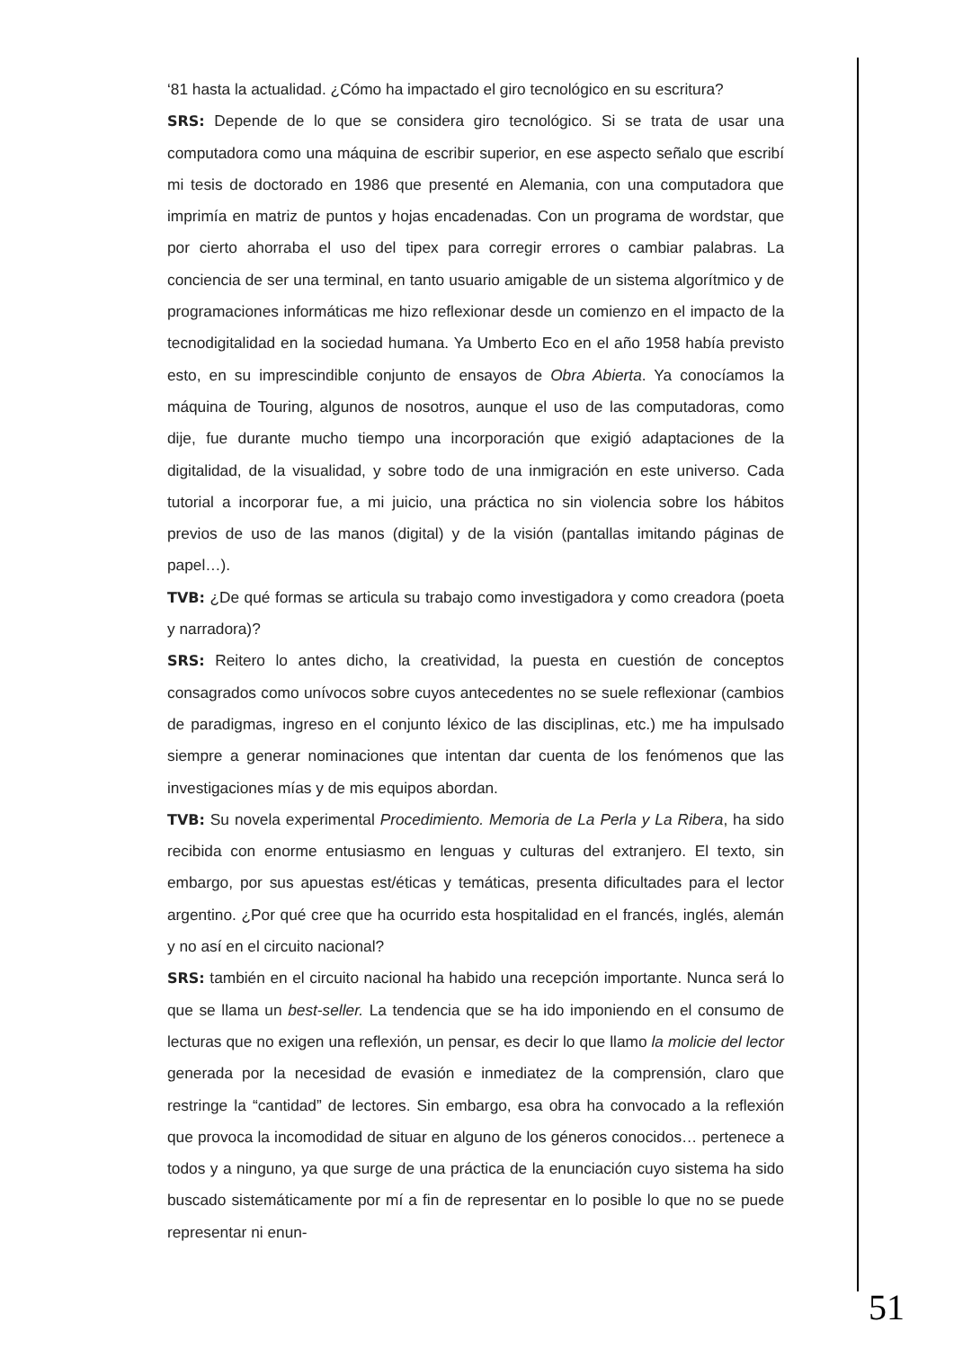‘81 hasta la actualidad. ¿Cómo ha impactado el giro tecnológico en su escritura?
SRS: Depende de lo que se considera giro tecnológico. Si se trata de usar una computadora como una máquina de escribir superior, en ese aspecto señalo que escribí mi tesis de doctorado en 1986 que presenté en Alemania, con una computadora que imprimía en matriz de puntos y hojas encadenadas. Con un programa de wordstar, que por cierto ahorraba el uso del tipex para corregir errores o cambiar palabras. La conciencia de ser una terminal, en tanto usuario amigable de un sistema algorítmico y de programaciones informáticas me hizo reflexionar desde un comienzo en el impacto de la tecnodigitalidad en la sociedad humana. Ya Umberto Eco en el año 1958 había previsto esto, en su imprescindible conjunto de ensayos de Obra Abierta. Ya conocíamos la máquina de Touring, algunos de nosotros, aunque el uso de las computadoras, como dije, fue durante mucho tiempo una incorporación que exigió adaptaciones de la digitalidad, de la visualidad, y sobre todo de una inmigración en este universo. Cada tutorial a incorporar fue, a mi juicio, una práctica no sin violencia sobre los hábitos previos de uso de las manos (digital) y de la visión (pantallas imitando páginas de papel…).
TVB: ¿De qué formas se articula su trabajo como investigadora y como creadora (poeta y narradora)?
SRS: Reitero lo antes dicho, la creatividad, la puesta en cuestión de conceptos consagrados como unívocos sobre cuyos antecedentes no se suele reflexionar (cambios de paradigmas, ingreso en el conjunto léxico de las disciplinas, etc.) me ha impulsado siempre a generar nominaciones que intentan dar cuenta de los fenómenos que las investigaciones mías y de mis equipos abordan.
TVB: Su novela experimental Procedimiento. Memoria de La Perla y La Ribera, ha sido recibida con enorme entusiasmo en lenguas y culturas del extranjero. El texto, sin embargo, por sus apuestas est/éticas y temáticas, presenta dificultades para el lector argentino. ¿Por qué cree que ha ocurrido esta hospitalidad en el francés, inglés, alemán y no así en el circuito nacional?
SRS: también en el circuito nacional ha habido una recepción importante. Nunca será lo que se llama un best-seller. La tendencia que se ha ido imponiendo en el consumo de lecturas que no exigen una reflexión, un pensar, es decir lo que llamo la molicie del lector generada por la necesidad de evasión e inmediatez de la comprensión, claro que restringe la “cantidad” de lectores. Sin embargo, esa obra ha convocado a la reflexión que provoca la incomodidad de situar en alguno de los géneros conocidos… pertenece a todos y a ninguno, ya que surge de una práctica de la enunciación cuyo sistema ha sido buscado sistemáticamente por mí a fin de representar en lo posible lo que no se puede representar ni enun-
51